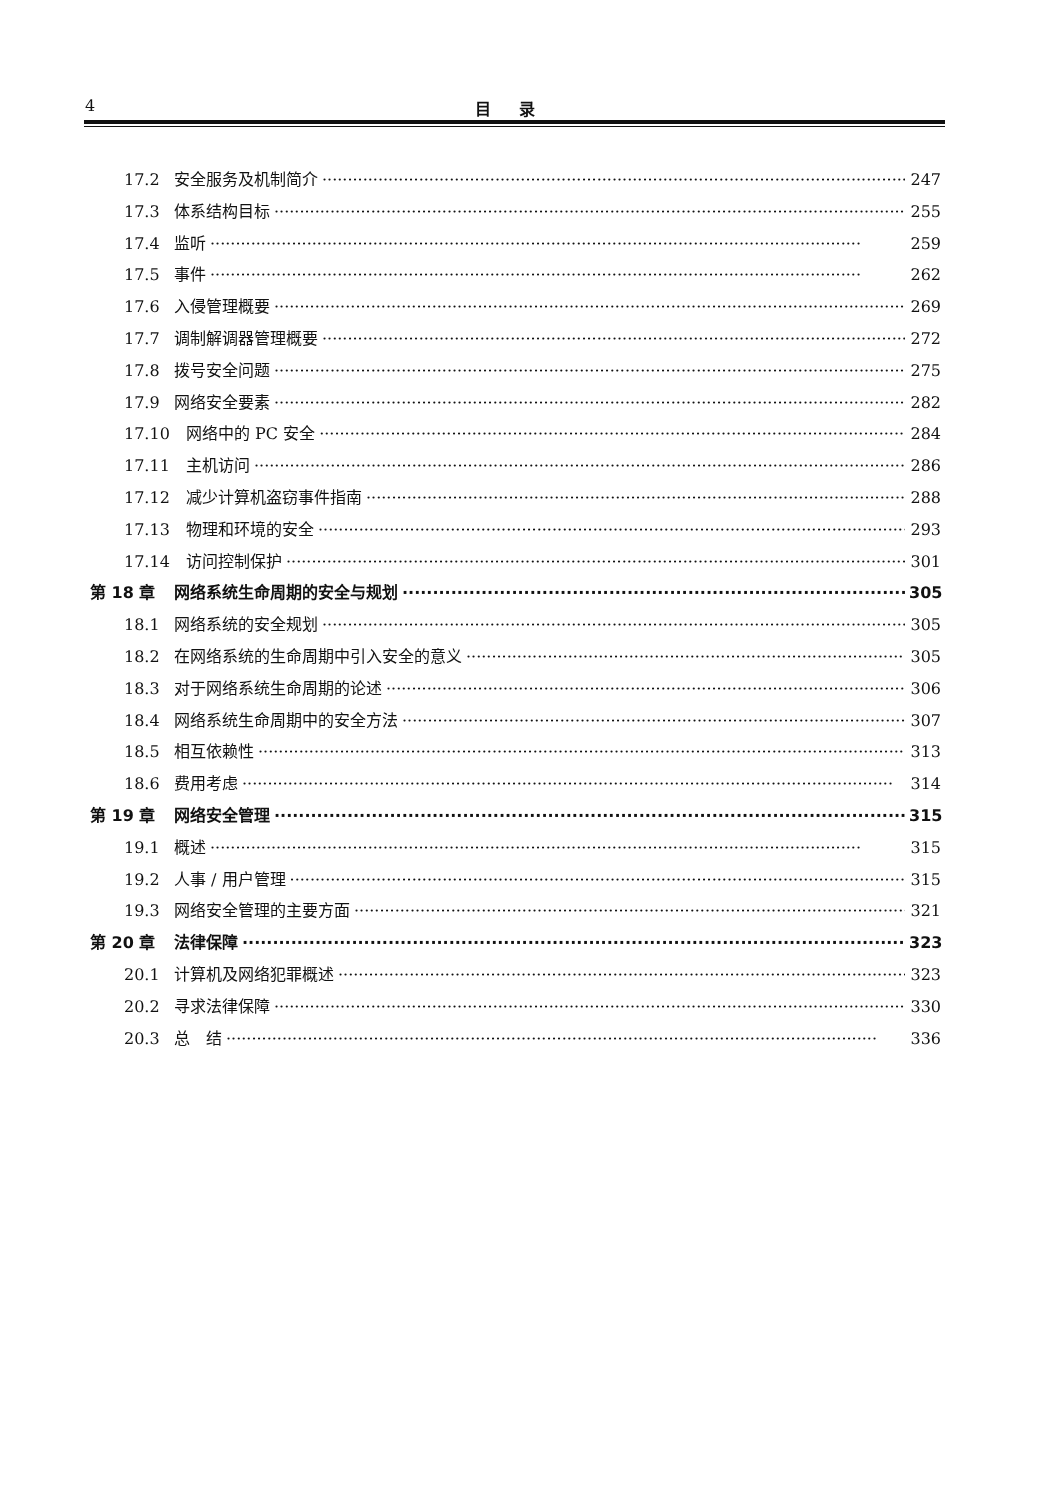4 目录
17.2 安全服务及机制简介 247
17.3 体系结构目标 255
17.4 监听 259
17.5 事件 262
17.6 入侵管理概要 269
17.7 调制解调器管理概要 272
17.8 拨号安全问题 275
17.9 网络安全要素 282
17.10 网络中的 PC 安全 284
17.11 主机访问 286
17.12 减少计算机盗窃事件指南 288
17.13 物理和环境的安全 293
17.14 访问控制保护 301
第 18 章 网络系统生命周期的安全与规划 305
18.1 网络系统的安全规划 305
18.2 在网络系统的生命周期中引入安全的意义 305
18.3 对于网络系统生命周期的论述 306
18.4 网络系统生命周期中的安全方法 307
18.5 相互依赖性 313
18.6 费用考虑 314
第 19 章 网络安全管理 315
19.1 概述 315
19.2 人事 / 用户管理 315
19.3 网络安全管理的主要方面 321
第 20 章 法律保障 323
20.1 计算机及网络犯罪概述 323
20.2 寻求法律保障 330
20.3 总　结 336